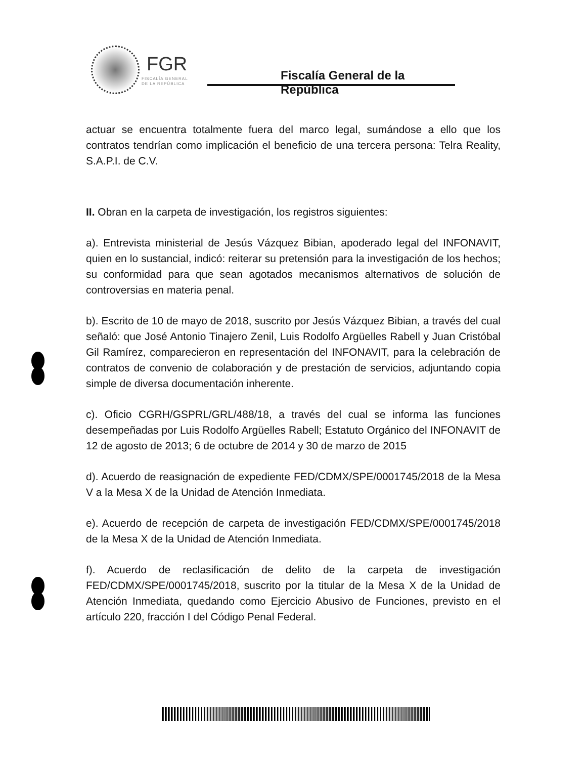FGR
FISCALÍA GENERAL
DE LA REPÚBLICA
Fiscalía General de la República
actuar se encuentra totalmente fuera del marco legal, sumándose a ello que los contratos tendrían como implicación el beneficio de una tercera persona: Telra Reality, S.A.P.I. de C.V.
II. Obran en la carpeta de investigación, los registros siguientes:
a). Entrevista ministerial de Jesús Vázquez Bibian, apoderado legal del INFONAVIT, quien en lo sustancial, indicó: reiterar su pretensión para la investigación de los hechos; su conformidad para que sean agotados mecanismos alternativos de solución de controversias en materia penal.
b). Escrito de 10 de mayo de 2018, suscrito por Jesús Vázquez Bibian, a través del cual señaló: que José Antonio Tinajero Zenil, Luis Rodolfo Argüelles Rabell y Juan Cristóbal Gil Ramírez, comparecieron en representación del INFONAVIT, para la celebración de contratos de convenio de colaboración y de prestación de servicios, adjuntando copia simple de diversa documentación inherente.
c). Oficio CGRH/GSPRL/GRL/488/18, a través del cual se informa las funciones desempeñadas por Luis Rodolfo Argüelles Rabell; Estatuto Orgánico del INFONAVIT de 12 de agosto de 2013; 6 de octubre de 2014 y 30 de marzo de 2015
d). Acuerdo de reasignación de expediente FED/CDMX/SPE/0001745/2018 de la Mesa V a la Mesa X de la Unidad de Atención Inmediata.
e). Acuerdo de recepción de carpeta de investigación FED/CDMX/SPE/0001745/2018 de la Mesa X de la Unidad de Atención Inmediata.
f). Acuerdo de reclasificación de delito de la carpeta de investigación FED/CDMX/SPE/0001745/2018, suscrito por la titular de la Mesa X de la Unidad de Atención Inmediata, quedando como Ejercicio Abusivo de Funciones, previsto en el artículo 220, fracción I del Código Penal Federal.